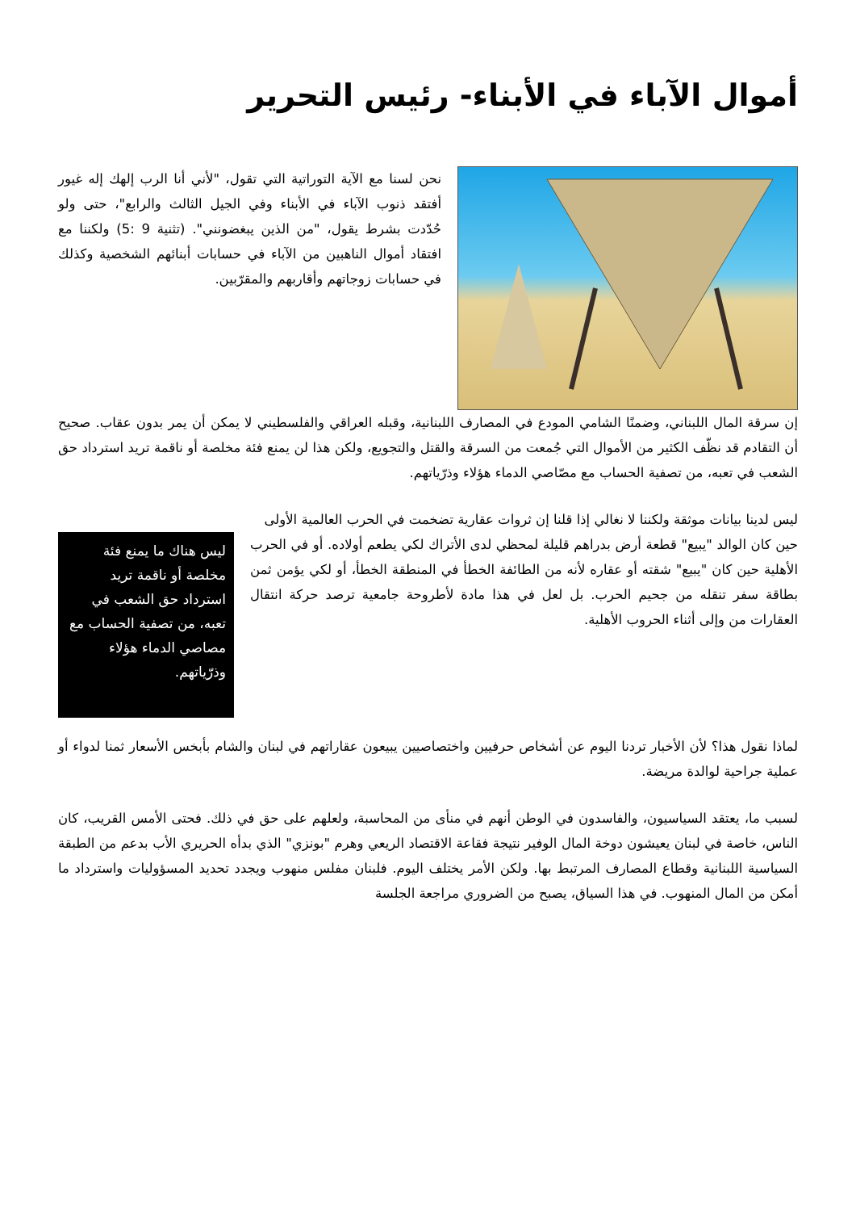أموال الآباء في الأبناء- رئيس التحرير
نحن لسنا مع الآية التوراتية التي تقول، "لأني أنا الرب إلهك إله غيور أفتقد ذنوب الآباء في الأبناء وفي الجيل الثالث والرابع"، حتى ولو حُدّدت بشرط يقول، "من الذين يبغضونني". (تثنية 9 :5) ولكننا مع افتقاد أموال الناهبين من الآباء في حسابات أبنائهم الشخصية وكذلك في حسابات زوجاتهم وأقاربهم والمقرّبين.
إن سرقة المال اللبناني، وضمنًا الشامي المودع في المصارف اللبنانية، وقبله العراقي والفلسطيني لا يمكن أن يمر بدون عقاب. صحيح أن التقادم قد نظّف الكثير من الأموال التي جُمعت من السرقة والقتل والتجويع، ولكن هذا لن يمنع فئة مخلصة أو ناقمة تريد استرداد حق الشعب في تعبه، من تصفية الحساب مع مصّاصي الدماء هؤلاء وذرّياتهم.
ليس لدينا بيانات موثقة ولكننا لا نغالي إذا قلنا إن ثروات عقارية تضخمت في الحرب العالمية الأولى
ليس هناك ما يمنع فئة مخلصة أو ناقمة تريد استرداد حق الشعب في تعبه، من تصفية الحساب مع مصاصي الدماء هؤلاء وذرّياتهم.
حين كان الوالد "يبيع" قطعة أرض بدراهم قليلة لمحظي لدى الأتراك لكي يطعم أولاده. أو في الحرب الأهلية حين كان "يبيع" شقته أو عقاره لأنه من الطائفة الخطأ في المنطقة الخطأ، أو لكي يؤمن ثمن بطاقة سفر تنقله من جحيم الحرب. بل لعل في هذا مادة لأطروحة جامعية ترصد حركة انتقال العقارات من وإلى أثناء الحروب الأهلية.
لماذا نقول هذا؟ لأن الأخبار تردنا اليوم عن أشخاص حرفيين واختصاصيين يبيعون عقاراتهم في لبنان والشام بأبخس الأسعار ثمنا لدواء أو عملية جراحية لوالدة مريضة.
لسبب ما، يعتقد السياسيون، والفاسدون في الوطن أنهم في منأى من المحاسبة، ولعلهم على حق في ذلك. فحتى الأمس القريب، كان الناس، خاصة في لبنان يعيشون دوخة المال الوفير نتيجة فقاعة الاقتصاد الريعي وهرم "بونزي" الذي بدأه الحريري الأب بدعم من الطبقة السياسية اللبنانية وقطاع المصارف المرتبط بها. ولكن الأمر يختلف اليوم. فلبنان مفلس منهوب ويجدد تحديد المسؤوليات واسترداد ما أمكن من المال المنهوب. في هذا السياق، يصبح من الضروري مراجعة الجلسة